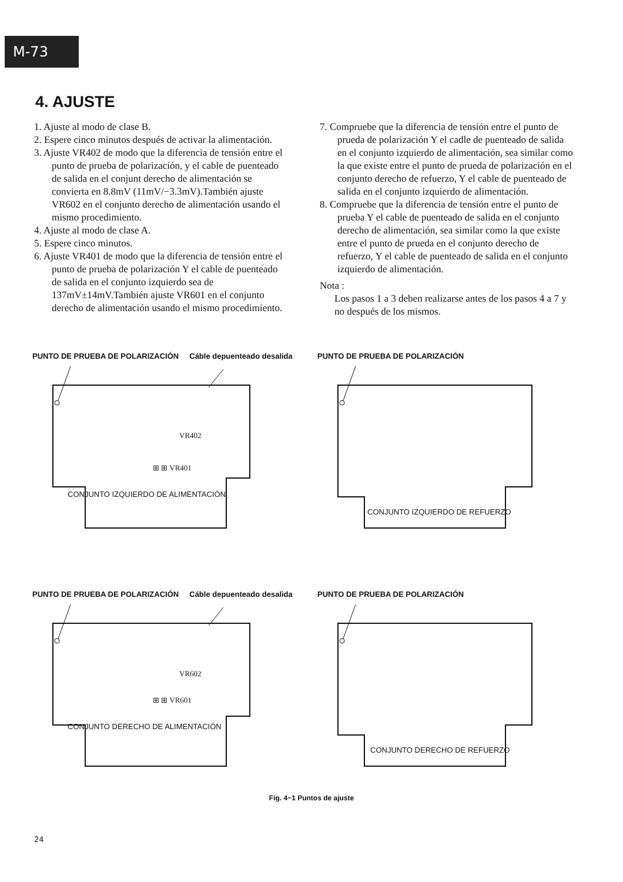M-73
4. AJUSTE
1. Ajuste al modo de clase B.
2. Espere cinco minutos después de activar la alimentación.
3. Ajuste VR402 de modo que la diferencia de tensión entre el punto de prueba de polarización, y el cable de puenteado de salida en el conjunt derecho de alimentación se convierta en 8.8mV (11mV/−3.3mV).También ajuste VR602 en el conjunto derecho de alimentación usando el mismo procedimiento.
4. Ajuste al modo de clase A.
5. Espere cinco minutos.
6. Ajuste VR401 de modo que la diferencia de tensión entre el punto de prueba de polarización Y el cable de puenteado de salida en el conjunto izquierdo sea de 137mV±14mV.También ajuste VR601 en el conjunto derecho de alimentación usando el mismo procedimiento.
7. Compruebe que la diferencia de tensión entre el punto de prueda de polarización Y el cadle de puenteado de salida en el conjunto izquierdo de alimentación, sea similar como la que existe entre el punto de prueda de polarización en el conjunto derecho de refuerzo, Y el cable de puenteado de salida en el conjunto izquierdo de alimentación.
8. Compruebe que la diferencia de tensión entre el punto de prueba Y el cable de puenteado de salida en el conjunto derecho de alimentación, sea similar como la que existe entre el punto de prueda en el conjunto derecho de refuerzo, Y el cable de puenteado de salida en el conjunto izquierdo de alimentación.
Nota :
Los pasos 1 a 3 deben realizarse antes de los pasos 4 a 7 y no después de los mismos.
PUNTO DE PRUEBA DE POLARIZACIÓN Cáble depuenteado desalida
VR402
⊞ ⊞ VR401
CONJUNTO IZQUIERDO DE ALIMENTACIÓN
PUNTO DE PRUEBA DE POLARIZACIÓN
CONJUNTO IZQUIERDO DE REFUERZO
PUNTO DE PRUEBA DE POLARIZACIÓN Cáble depuenteado desalida
VR602
⊞ ⊞ VR601
CONJUNTO DERECHO DE ALIMENTACIÓN
PUNTO DE PRUEBA DE POLARIZACIÓN
CONJUNTO DERECHO DE REFUERZO
Fig. 4−1 Puntos de ajuste
24